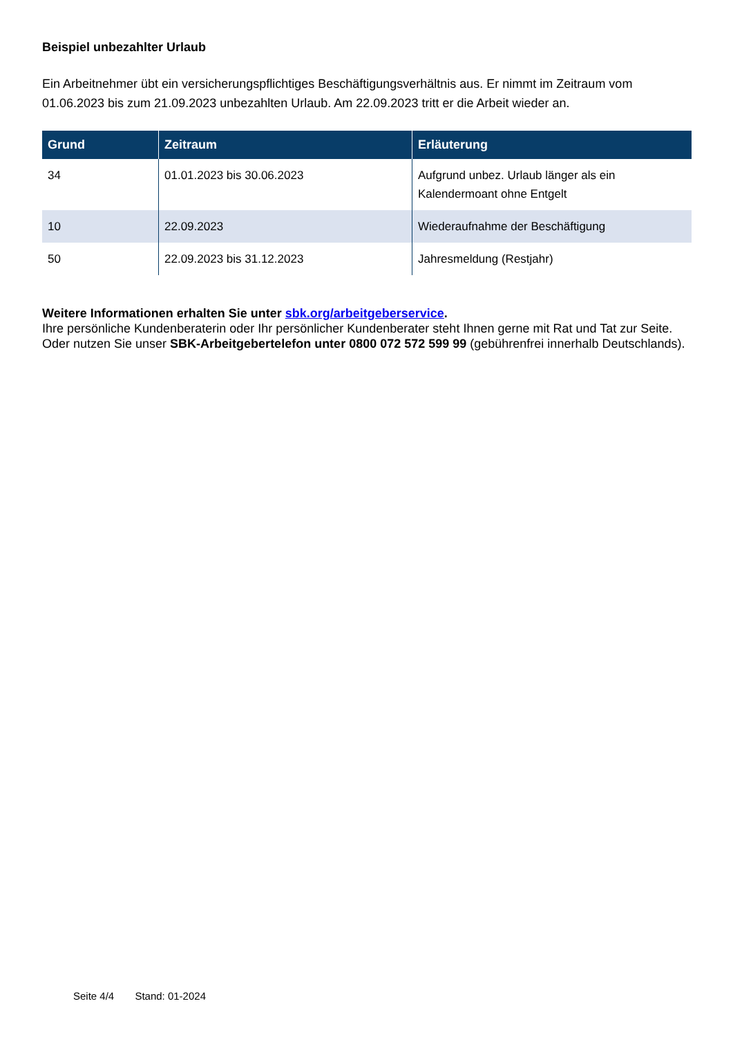Beispiel unbezahlter Urlaub
Ein Arbeitnehmer übt ein versicherungspflichtiges Beschäftigungsverhältnis aus. Er nimmt im Zeitraum vom 01.06.2023 bis zum 21.09.2023 unbezahlten Urlaub. Am 22.09.2023 tritt er die Arbeit wieder an.
| Grund | Zeitraum | Erläuterung |
| --- | --- | --- |
| 34 | 01.01.2023 bis 30.06.2023 | Aufgrund unbez. Urlaub länger als ein Kalendermoant ohne Entgelt |
| 10 | 22.09.2023 | Wiederaufnahme der Beschäftigung |
| 50 | 22.09.2023 bis 31.12.2023 | Jahresmeldung (Restjahr) |
Weitere Informationen erhalten Sie unter sbk.org/arbeitgeberservice.
Ihre persönliche Kundenberaterin oder Ihr persönlicher Kundenberater steht Ihnen gerne mit Rat und Tat zur Seite. Oder nutzen Sie unser SBK-Arbeitgebertelefon unter 0800 072 572 599 99 (gebührenfrei innerhalb Deutschlands).
Seite 4/4 Stand: 01-2024